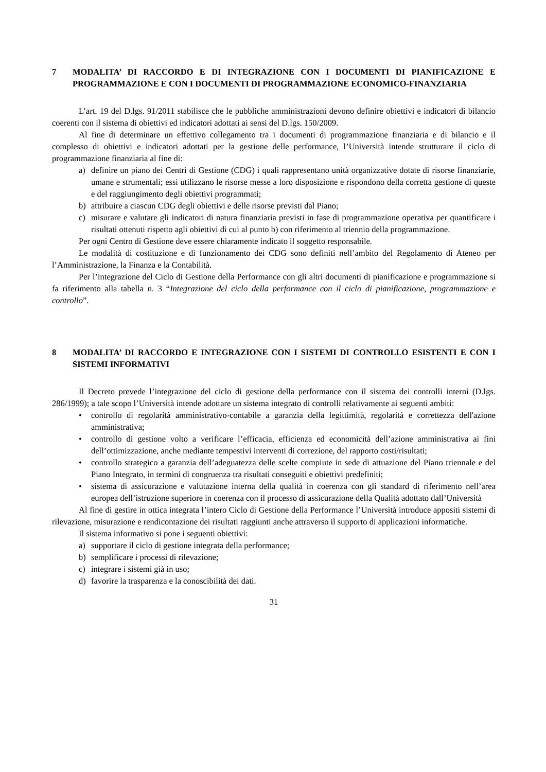7 MODALITA’ DI RACCORDO E DI INTEGRAZIONE CON I DOCUMENTI DI PIANIFICAZIONE E PROGRAMMAZIONE E CON I DOCUMENTI DI PROGRAMMAZIONE ECONOMICO-FINANZIARIA
L’art. 19 del D.lgs. 91/2011 stabilisce che le pubbliche amministrazioni devono definire obiettivi e indicatori di bilancio coerenti con il sistema di obiettivi ed indicatori adottati ai sensi del D.lgs. 150/2009.
Al fine di determinare un effettivo collegamento tra i documenti di programmazione finanziaria e di bilancio e il complesso di obiettivi e indicatori adottati per la gestione delle performance, l’Università intende strutturare il ciclo di programmazione finanziaria al fine di:
a) definire un piano dei Centri di Gestione (CDG) i quali rappresentano unità organizzative dotate di risorse finanziarie, umane e strumentali; essi utilizzano le risorse messe a loro disposizione e rispondono della corretta gestione di queste e del raggiungimento degli obiettivi programmati;
b) attribuire a ciascun CDG degli obiettivi e delle risorse previsti dal Piano;
c) misurare e valutare gli indicatori di natura finanziaria previsti in fase di programmazione operativa per quantificare i risultati ottenuti rispetto agli obiettivi di cui al punto b) con riferimento al triennio della programmazione.
Per ogni Centro di Gestione deve essere chiaramente indicato il soggetto responsabile.
Le modalità di costituzione e di funzionamento dei CDG sono definiti nell’ambito del Regolamento di Ateneo per l’Amministrazione, la Finanza e la Contabilità.
Per l’integrazione del Ciclo di Gestione della Performance con gli altri documenti di pianificazione e programmazione si fa riferimento alla tabella n. 3 “Integrazione del ciclo della performance con il ciclo di pianificazione, programmazione e controllo”.
8 MODALITA’ DI RACCORDO E INTEGRAZIONE CON I SISTEMI DI CONTROLLO ESISTENTI E CON I SISTEMI INFORMATIVI
Il Decreto prevede l’integrazione del ciclo di gestione della performance con il sistema dei controlli interni (D.lgs. 286/1999); a tale scopo l’Università intende adottare un sistema integrato di controlli relativamente ai seguenti ambiti:
• controllo di regolarità amministrativo-contabile a garanzia della legittimità, regolarità e correttezza dell'azione amministrativa;
• controllo di gestione volto a verificare l’efficacia, efficienza ed economicità dell’azione amministrativa ai fini dell’ottimizzazione, anche mediante tempestivi interventi di correzione, del rapporto costi/risultati;
• controllo strategico a garanzia dell’adeguatezza delle scelte compiute in sede di attuazione del Piano triennale e del Piano Integrato, in termini di congruenza tra risultati conseguiti e obiettivi predefiniti;
• sistema di assicurazione e valutazione interna della qualità in coerenza con gli standard di riferimento nell’area europea dell’istruzione superiore in coerenza con il processo di assicurazione della Qualità adottato dall’Università
Al fine di gestire in ottica integrata l’intero Ciclo di Gestione della Performance l’Università introduce appositi sistemi di rilevazione, misurazione e rendicontazione dei risultati raggiunti anche attraverso il supporto di applicazioni informatiche.
Il sistema informativo si pone i seguenti obiettivi:
a) supportare il ciclo di gestione integrata della performance;
b) semplificare i processi di rilevazione;
c) integrare i sistemi già in uso;
d) favorire la trasparenza e la conoscibilità dei dati.
31